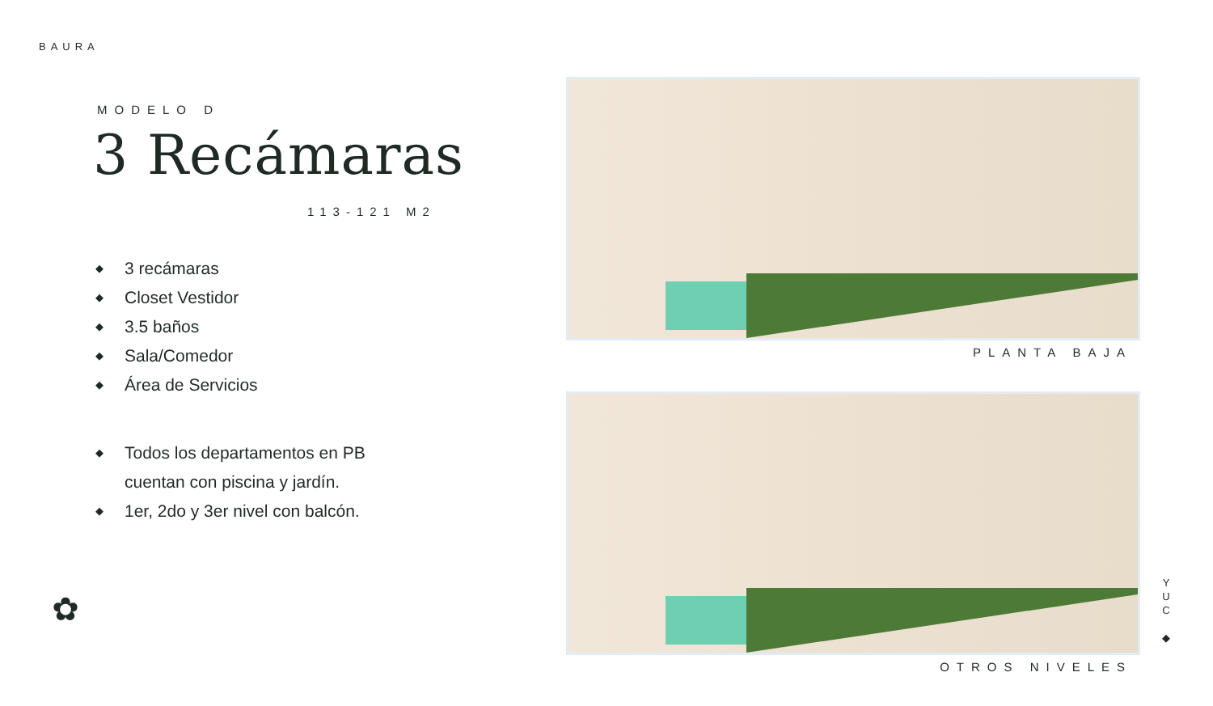BAURA
MODELO D
3 Recámaras
113-121 M2
◆ 3 recámaras
◆ Closet Vestidor
◆ 3.5 baños
◆ Sala/Comedor
◆ Área de Servicios
◆ Todos los departamentos en PB
cuentan con piscina y jardín.
◆ 1er, 2do y 3er nivel con balcón.
✿
PLANTA BAJA
OTROS NIVELES
Y
U
C
◆